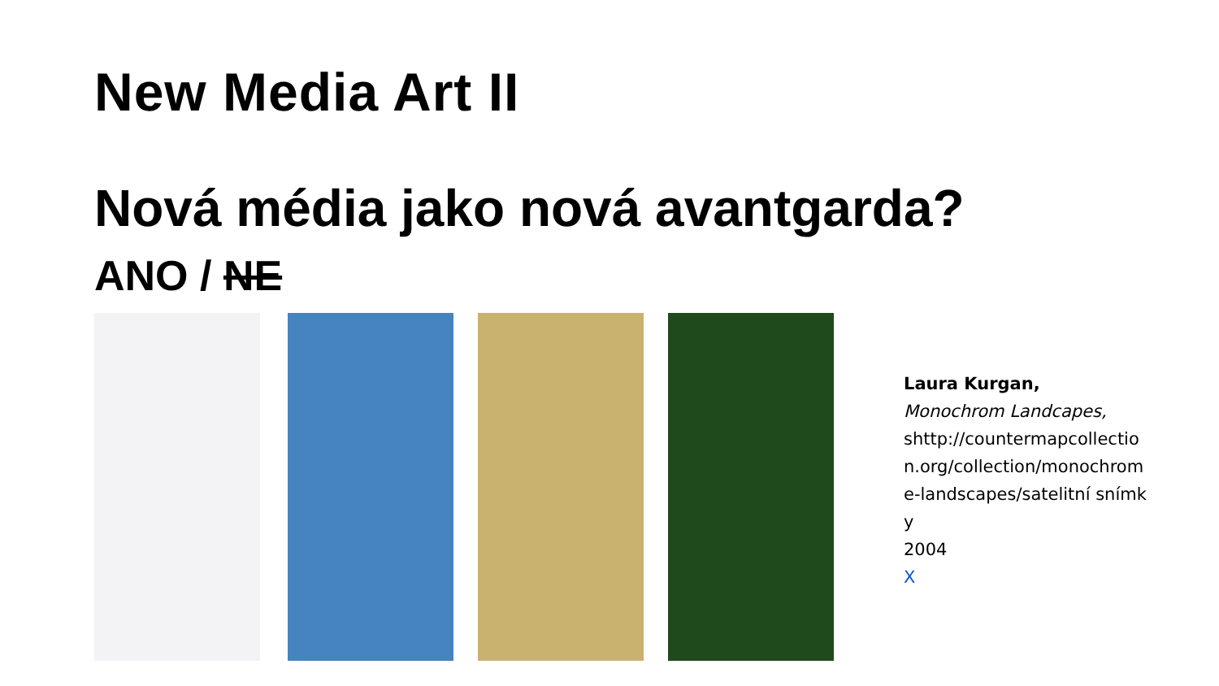New Media Art II
Nová média jako nová avantgarda?
ANO / NE
Laura Kurgan,
Monochrom Landcapes,
shttp://countermapcollection.org/collection/monochrome-landscapes/satelitní snímky
2004
X